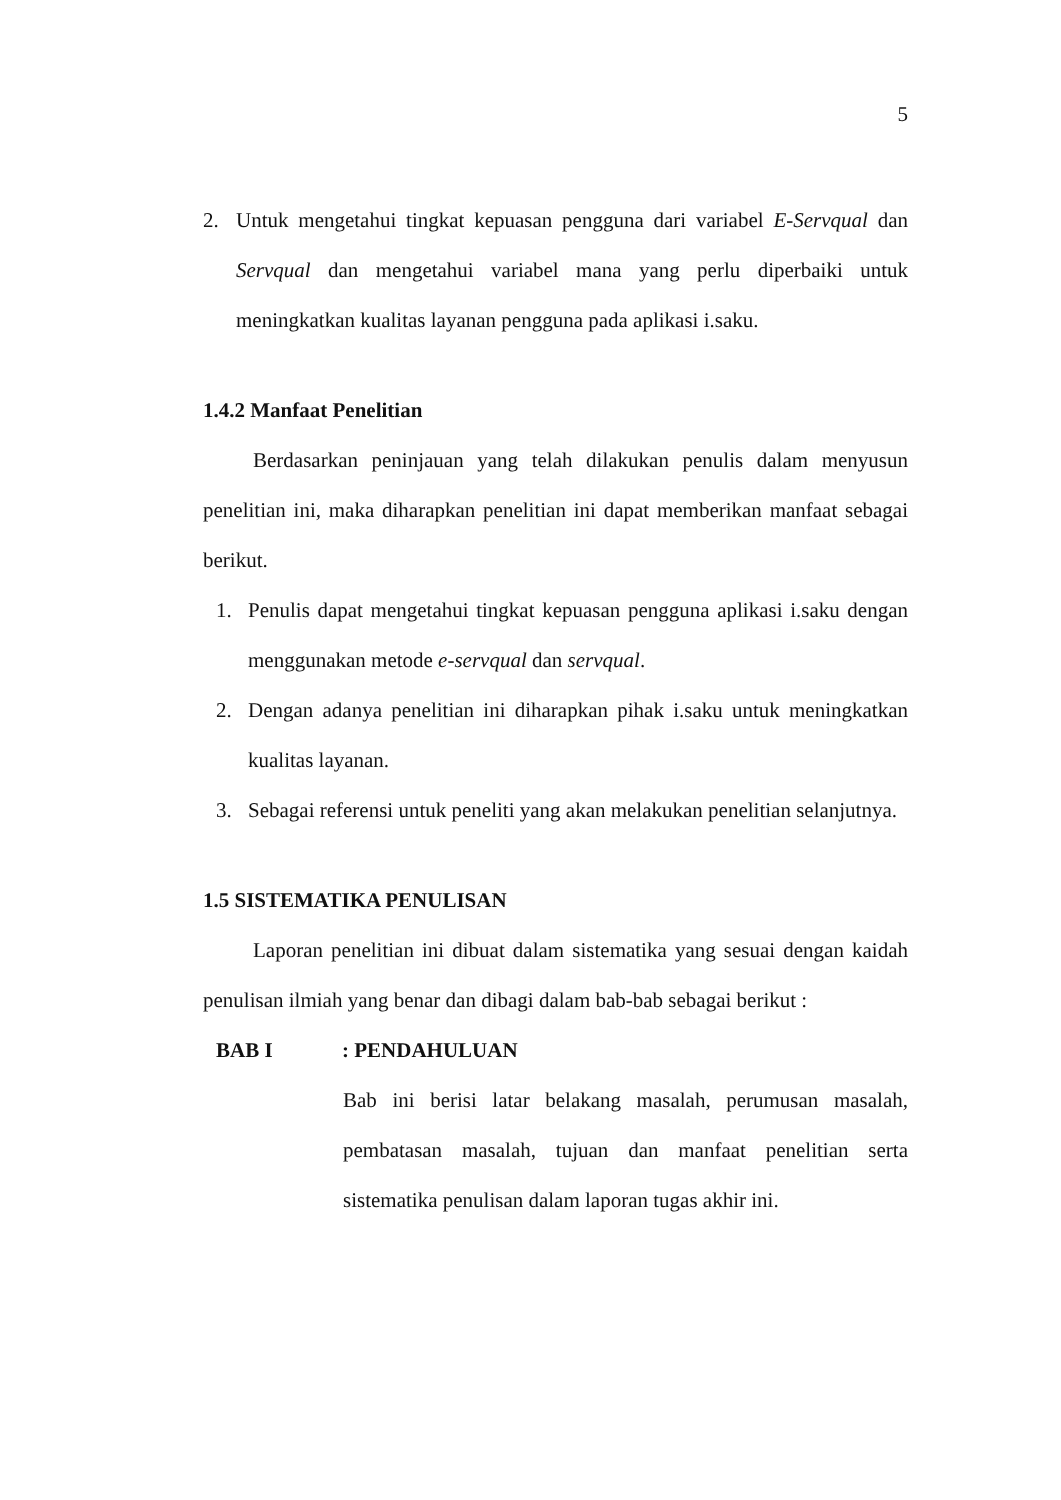5
2. Untuk mengetahui tingkat kepuasan pengguna dari variabel E-Servqual dan Servqual dan mengetahui variabel mana yang perlu diperbaiki untuk meningkatkan kualitas layanan pengguna pada aplikasi i.saku.
1.4.2 Manfaat Penelitian
Berdasarkan peninjauan yang telah dilakukan penulis dalam menyusun penelitian ini, maka diharapkan penelitian ini dapat memberikan manfaat sebagai berikut.
1. Penulis dapat mengetahui tingkat kepuasan pengguna aplikasi i.saku dengan menggunakan metode e-servqual dan servqual.
2. Dengan adanya penelitian ini diharapkan pihak i.saku untuk meningkatkan kualitas layanan.
3. Sebagai referensi untuk peneliti yang akan melakukan penelitian selanjutnya.
1.5 SISTEMATIKA PENULISAN
Laporan penelitian ini dibuat dalam sistematika yang sesuai dengan kaidah penulisan ilmiah yang benar dan dibagi dalam bab-bab sebagai berikut :
BAB I: PENDAHULUAN
Bab ini berisi latar belakang masalah, perumusan masalah, pembatasan masalah, tujuan dan manfaat penelitian serta sistematika penulisan dalam laporan tugas akhir ini.